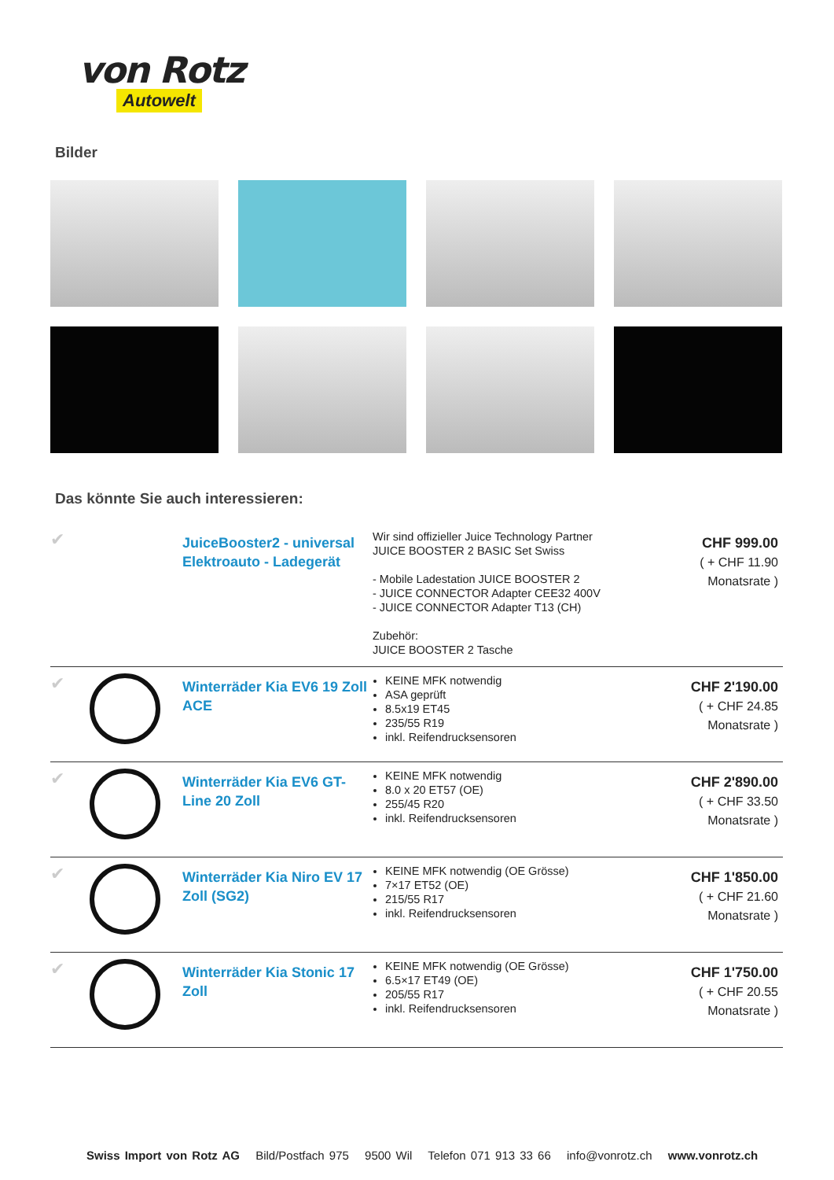von Rotz
Autowelt
Bilder
Das könnte Sie auch interessieren:
✔
JuiceBooster2 - universal Elektroauto - Ladegerät
Wir sind offizieller Juice Technology Partner
JUICE BOOSTER 2 BASIC Set Swiss
- Mobile Ladestation JUICE BOOSTER 2
- JUICE CONNECTOR Adapter CEE32 400V
- JUICE CONNECTOR Adapter T13 (CH)
Zubehör:
JUICE BOOSTER 2 Tasche
CHF 999.00
( + CHF 11.90
Monatsrate )
✔
Winterräder Kia EV6 19 Zoll ACE
KEINE MFK notwendig
ASA geprüft
8.5x19 ET45
235/55 R19
inkl. Reifendrucksensoren
CHF 2'190.00
( + CHF 24.85
Monatsrate )
✔
Winterräder Kia EV6 GT-Line 20 Zoll
KEINE MFK notwendig
8.0 x 20 ET57 (OE)
255/45 R20
inkl. Reifendrucksensoren
CHF 2'890.00
( + CHF 33.50
Monatsrate )
✔
Winterräder Kia Niro EV 17 Zoll (SG2)
KEINE MFK notwendig (OE Grösse)
7×17 ET52 (OE)
215/55 R17
inkl. Reifendrucksensoren
CHF 1'850.00
( + CHF 21.60
Monatsrate )
✔
Winterräder Kia Stonic 17 Zoll
KEINE MFK notwendig (OE Grösse)
6.5×17 ET49 (OE)
205/55 R17
inkl. Reifendrucksensoren
CHF 1'750.00
( + CHF 20.55
Monatsrate )
Swiss Import von Rotz AG Bild/Postfach 975 9500 Wil Telefon 071 913 33 66 info@vonrotz.ch www.vonrotz.ch